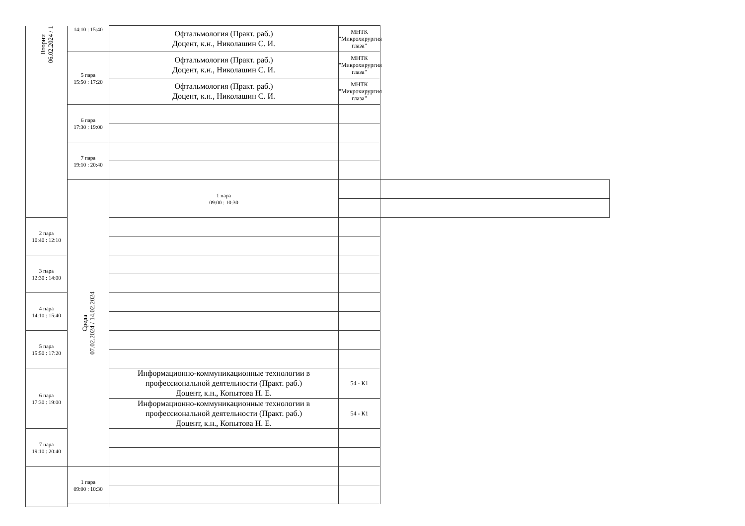| Вторни 06.02.2024 / 1 | 14:10 : 15:40 | Офтальмология (Практ. раб.) Доцент, к.н., Николашин С. И. | МНТК "Микрохирургия глаза" | |
| | 5 пара 15:50 : 17:20 | Офтальмология (Практ. раб.) Доцент, к.н., Николашин С. И. | МНТК "Микрохирургия глаза" | |
| | | Офтальмология (Практ. раб.) Доцент, к.н., Николашин С. И. | МНТК "Микрохирургия глаза" | |
| | 6 пара 17:30 : 19:00 | | | |
| | 7 пара 19:10 : 20:40 | | | |
| | Среда 07.02.2024 / 14.02.2024 | 1 пара 09:00 : 10:30 | | |
| 2 пара 10:40 : 12:10 | | | | |
| 3 пара 12:30 : 14:00 | | | | |
| 4 пара 14:10 : 15:40 | | | | |
| 5 пара 15:50 : 17:20 | | | | |
| 6 пара 17:30 : 19:00 | | Информационно-коммуникационные технологии в профессиональной деятельности (Практ. раб.) Доцент, к.н., Копытова Н. Е. | 54 - К1 | |
| | | Информационно-коммуникационные технологии в профессиональной деятельности (Практ. раб.) Доцент, к.н., Копытова Н. Е. | 54 - К1 | |
| 7 пара 19:10 : 20:40 | | | | |
| | 1 пара 09:00 : 10:30 | | | |